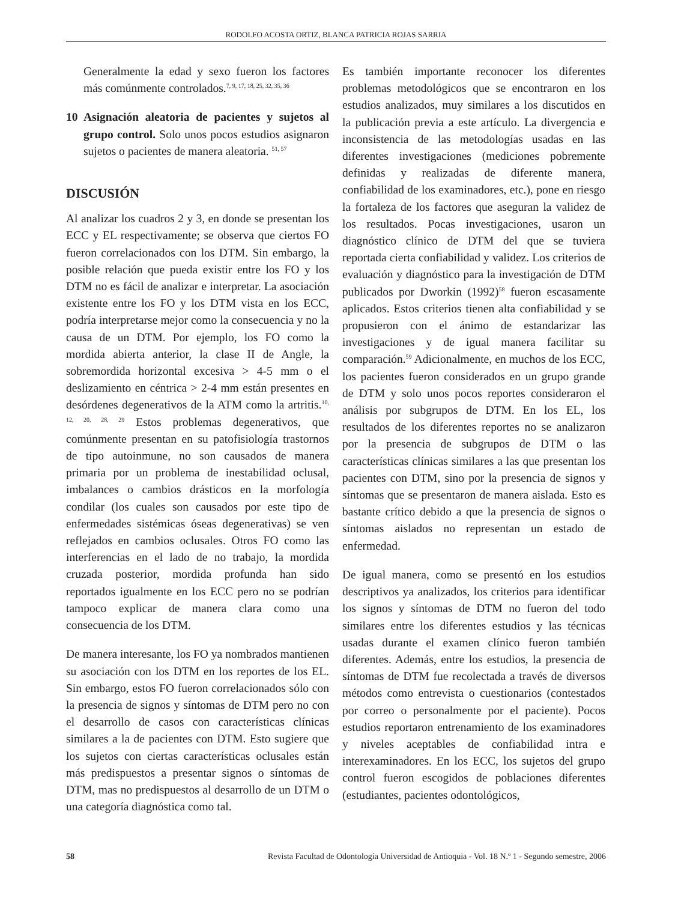RODOLFO ACOSTA ORTIZ, BLANCA PATRICIA ROJAS SARRIA
Generalmente la edad y sexo fueron los factores más comúnmente controlados.<sup>7, 9, 17, 18, 25, 32, 35, 36</sup>
10 Asignación aleatoria de pacientes y sujetos al grupo control. Solo unos pocos estudios asignaron sujetos o pacientes de manera aleatoria. <sup>51, 57</sup>
DISCUSIÓN
Al analizar los cuadros 2 y 3, en donde se presentan los ECC y EL respectivamente; se observa que ciertos FO fueron correlacionados con los DTM. Sin embargo, la posible relación que pueda existir entre los FO y los DTM no es fácil de analizar e interpretar. La asociación existente entre los FO y los DTM vista en los ECC, podría interpretarse mejor como la consecuencia y no la causa de un DTM. Por ejemplo, los FO como la mordida abierta anterior, la clase II de Angle, la sobremordida horizontal excesiva > 4-5 mm o el deslizamiento en céntrica > 2-4 mm están presentes en desórdenes degenerativos de la ATM como la artritis.<sup>10, 12, 20, 28, 29</sup> Estos problemas degenerativos, que comúnmente presentan en su patofisiología trastornos de tipo autoinmune, no son causados de manera primaria por un problema de inestabilidad oclusal, imbalances o cambios drásticos en la morfología condilar (los cuales son causados por este tipo de enfermedades sistémicas óseas degenerativas) se ven reflejados en cambios oclusales. Otros FO como las interferencias en el lado de no trabajo, la mordida cruzada posterior, mordida profunda han sido reportados igualmente en los ECC pero no se podrían tampoco explicar de manera clara como una consecuencia de los DTM.
De manera interesante, los FO ya nombrados mantienen su asociación con los DTM en los reportes de los EL. Sin embargo, estos FO fueron correlacionados sólo con la presencia de signos y síntomas de DTM pero no con el desarrollo de casos con características clínicas similares a la de pacientes con DTM. Esto sugiere que los sujetos con ciertas características oclusales están más predispuestos a presentar signos o síntomas de DTM, mas no predispuestos al desarrollo de un DTM o una categoría diagnóstica como tal.
Es también importante reconocer los diferentes problemas metodológicos que se encontraron en los estudios analizados, muy similares a los discutidos en la publicación previa a este artículo. La divergencia e inconsistencia de las metodologías usadas en las diferentes investigaciones (mediciones pobremente definidas y realizadas de diferente manera, confiabilidad de los examinadores, etc.), pone en riesgo la fortaleza de los factores que aseguran la validez de los resultados. Pocas investigaciones, usaron un diagnóstico clínico de DTM del que se tuviera reportada cierta confiabilidad y validez. Los criterios de evaluación y diagnóstico para la investigación de DTM publicados por Dworkin (1992)<sup>58</sup> fueron escasamente aplicados. Estos criterios tienen alta confiabilidad y se propusieron con el ánimo de estandarizar las investigaciones y de igual manera facilitar su comparación.<sup>59</sup> Adicionalmente, en muchos de los ECC, los pacientes fueron considerados en un grupo grande de DTM y solo unos pocos reportes consideraron el análisis por subgrupos de DTM. En los EL, los resultados de los diferentes reportes no se analizaron por la presencia de subgrupos de DTM o las características clínicas similares a las que presentan los pacientes con DTM, sino por la presencia de signos y síntomas que se presentaron de manera aislada. Esto es bastante crítico debido a que la presencia de signos o síntomas aislados no representan un estado de enfermedad.
De igual manera, como se presentó en los estudios descriptivos ya analizados, los criterios para identificar los signos y síntomas de DTM no fueron del todo similares entre los diferentes estudios y las técnicas usadas durante el examen clínico fueron también diferentes. Además, entre los estudios, la presencia de síntomas de DTM fue recolectada a través de diversos métodos como entrevista o cuestionarios (contestados por correo o personalmente por el paciente). Pocos estudios reportaron entrenamiento de los examinadores y niveles aceptables de confiabilidad intra e interexaminadores. En los ECC, los sujetos del grupo control fueron escogidos de poblaciones diferentes (estudiantes, pacientes odontológicos,
58 Revista Facultad de Odontología Universidad de Antioquia - Vol. 18 N.º 1 - Segundo semestre, 2006